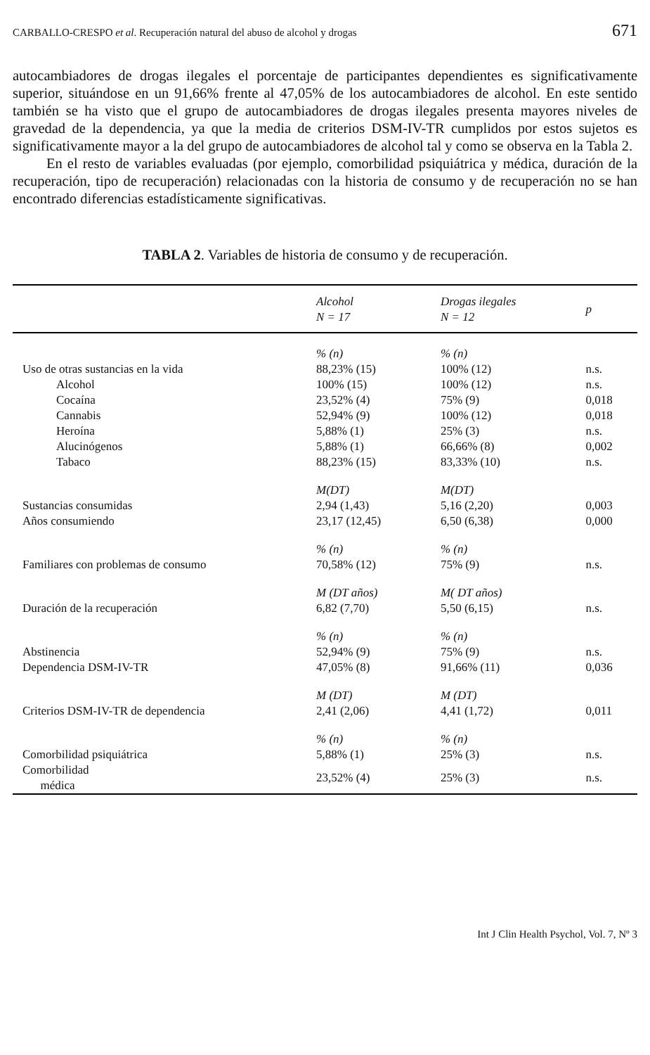CARBALLO-CRESPO et al. Recuperación natural del abuso de alcohol y drogas 671
autocambiadores de drogas ilegales el porcentaje de participantes dependientes es significativamente superior, situándose en un 91,66% frente al 47,05% de los autocambiadores de alcohol. En este sentido también se ha visto que el grupo de autocambiadores de drogas ilegales presenta mayores niveles de gravedad de la dependencia, ya que la media de criterios DSM-IV-TR cumplidos por estos sujetos es significativamente mayor a la del grupo de autocambiadores de alcohol tal y como se observa en la Tabla 2.
En el resto de variables evaluadas (por ejemplo, comorbilidad psiquiátrica y médica, duración de la recuperación, tipo de recuperación) relacionadas con la historia de consumo y de recuperación no se han encontrado diferencias estadísticamente significativas.
TABLA 2. Variables de historia de consumo y de recuperación.
| | Alcohol N = 17 | Drogas ilegales N = 12 | p |
| --- | --- | --- | --- |
| | % (n) | % (n) | |
| Uso de otras sustancias en la vida | 88,23% (15) | 100% (12) | n.s. |
| Alcohol | 100% (15) | 100% (12) | n.s. |
| Cocaína | 23,52% (4) | 75% (9) | 0,018 |
| Cannabis | 52,94% (9) | 100% (12) | 0,018 |
| Heroína | 5,88% (1) | 25% (3) | n.s. |
| Alucinógenos | 5,88% (1) | 66,66% (8) | 0,002 |
| Tabaco | 88,23% (15) | 83,33% (10) | n.s. |
| | M(DT) | M(DT) | |
| Sustancias consumidas | 2,94 (1,43) | 5,16 (2,20) | 0,003 |
| Años consumiendo | 23,17 (12,45) | 6,50 (6,38) | 0,000 |
| | % (n) | % (n) | |
| Familiares con problemas de consumo | 70,58% (12) | 75% (9) | n.s. |
| | M (DT años) | M( DT años) | |
| Duración de la recuperación | 6,82 (7,70) | 5,50 (6,15) | n.s. |
| | % (n) | % (n) | |
| Abstinencia | 52,94% (9) | 75% (9) | n.s. |
| Dependencia DSM-IV-TR | 47,05% (8) | 91,66% (11) | 0,036 |
| | M (DT) | M (DT) | |
| Criterios DSM-IV-TR de dependencia | 2,41 (2,06) | 4,41 (1,72) | 0,011 |
| | % (n) | % (n) | |
| Comorbilidad psiquiátrica | 5,88% (1) | 25% (3) | n.s. |
| Comorbilidad médica | 23,52% (4) | 25% (3) | n.s. |
Int J Clin Health Psychol, Vol. 7, Nº 3